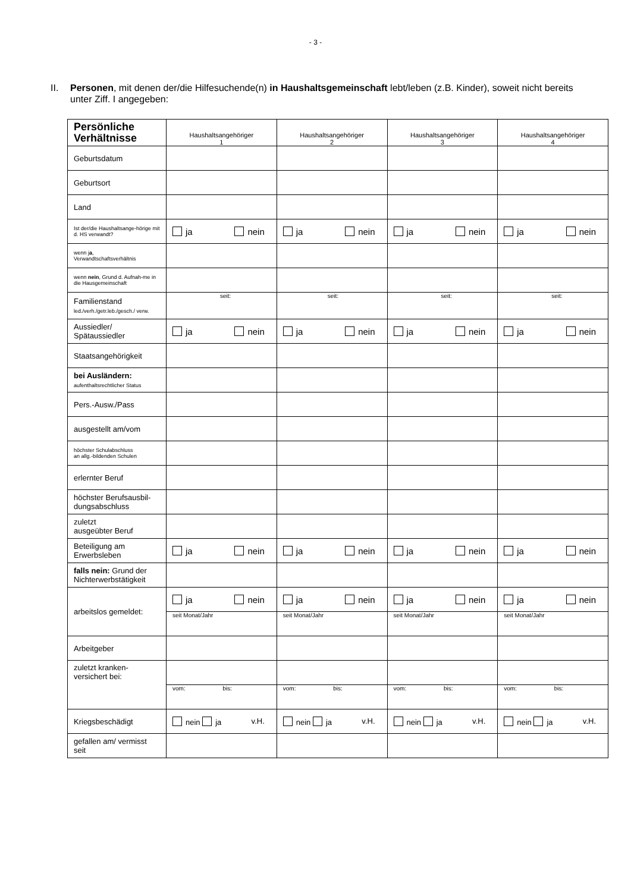- 3 -
II. Personen, mit denen der/die Hilfesuchende(n) in Haushaltsgemeinschaft lebt/leben (z.B. Kinder), soweit nicht bereits unter Ziff. I angegeben:
| Persönliche Verhältnisse | Haushaltsangehöriger 1 | Haushaltsangehöriger 2 | Haushaltsangehöriger 3 | Haushaltsangehöriger 4 |
| --- | --- | --- | --- | --- |
| Geburtsdatum | | | | |
| Geburtsort | | | | |
| Land | | | | |
| Ist der/die Haushaltsange-hörige mit d. HS verwandt? | ja nein | ja nein | ja nein | ja nein |
| wenn j a , Verwandtschaftsverhältnis | | | | |
| wenn nein , Grund d. Aufnah-me in die Hausgemeinschaft | | | | |
| Familienstand led./verh./getr.leb./gesch./ verw. | seit: | seit: | seit: | seit: |
| Aussiedler/ Spätaussiedler | ja nein | ja nein | ja nein | ja nein |
| Staatsangehörigkeit | | | | |
| bei Ausländern: aufenthaltsrechtlicher Status | | | | |
| Pers.-Ausw./Pass | | | | |
| ausgestellt am/vom | | | | |
| höchster Schulabschluss an allg.-bildenden Schulen | | | | |
| erlernter Beruf | | | | |
| höchster Berufsausbil-dungsabschluss | | | | |
| zuletzt ausgeübter Beruf | | | | |
| Beteiligung am Erwerbsleben | ja nein | ja nein | ja nein | ja nein |
| falls nein: Grund der Nichterwerbstätigkeit | | | | |
| arbeitslos gemeldet: | ja nein | ja nein | ja nein | ja nein |
| | seit Monat/Jahr | seit Monat/Jahr | seit Monat/Jahr | seit Monat/Jahr |
| Arbeitgeber | | | | |
| zuletzt kranken-versichert bei: | | | | |
| | vom: bis: | vom: bis: | vom: bis: | vom: bis: |
| Kriegsbeschädigt | nein ja v.H. | nein ja v.H. | nein ja v.H. | nein ja v.H. |
| gefallen am/ vermisst seit | | | | |